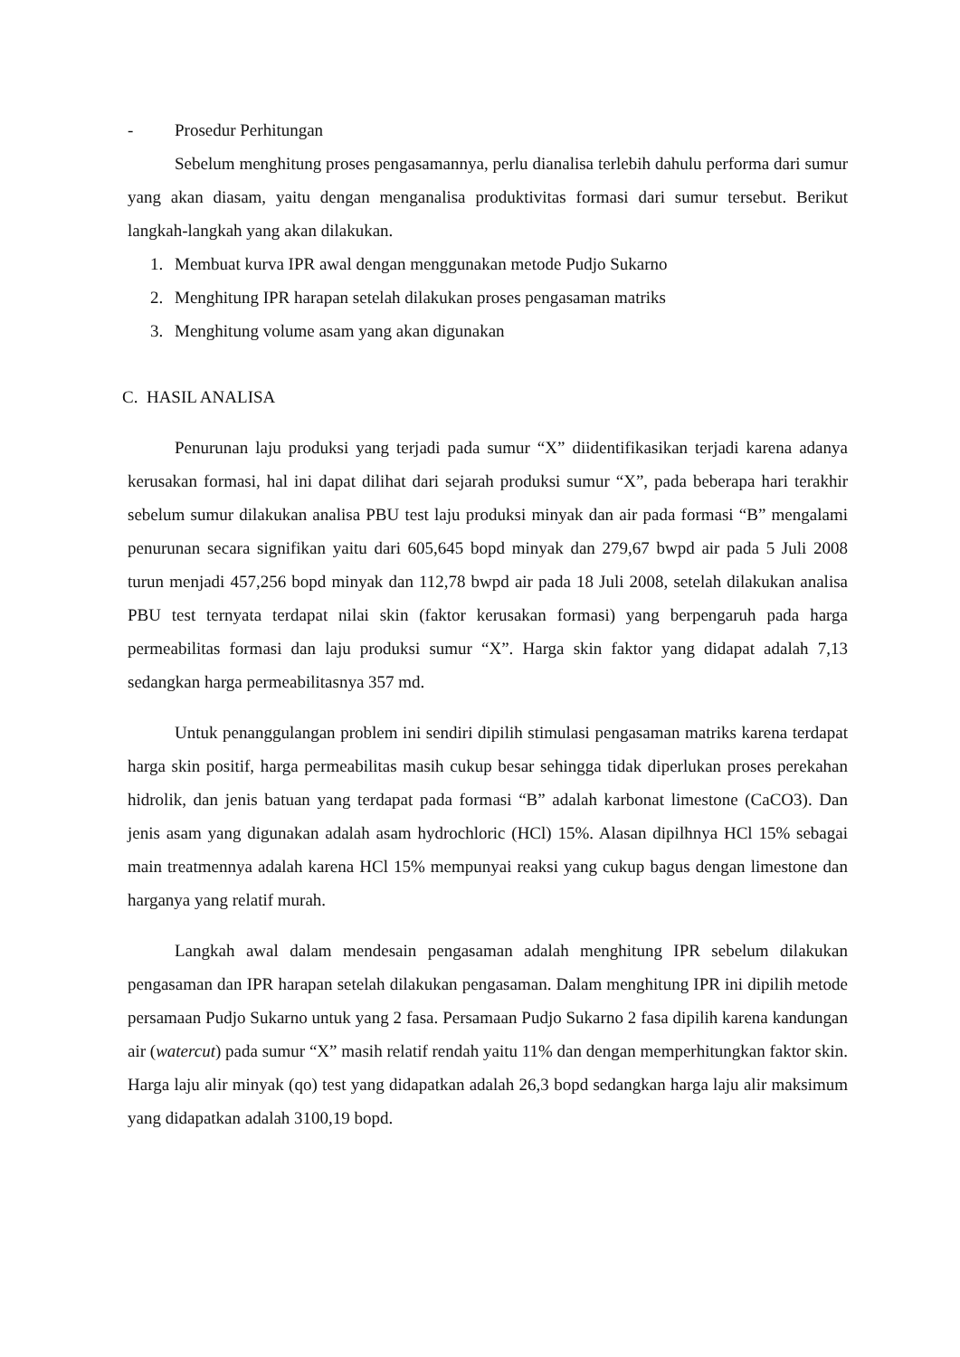- Prosedur Perhitungan
Sebelum menghitung proses pengasamannya, perlu dianalisa terlebih dahulu performa dari sumur yang akan diasam, yaitu dengan menganalisa produktivitas formasi dari sumur tersebut. Berikut langkah-langkah yang akan dilakukan.
1. Membuat kurva IPR awal dengan menggunakan metode Pudjo Sukarno
2. Menghitung IPR harapan setelah dilakukan proses pengasaman matriks
3. Menghitung volume asam yang akan digunakan
C. HASIL ANALISA
Penurunan laju produksi yang terjadi pada sumur “X” diidentifikasikan terjadi karena adanya kerusakan formasi, hal ini dapat dilihat dari sejarah produksi sumur “X”, pada beberapa hari terakhir sebelum sumur dilakukan analisa PBU test laju produksi minyak dan air pada formasi “B” mengalami penurunan secara signifikan yaitu dari 605,645 bopd minyak dan 279,67 bwpd air pada 5 Juli 2008 turun menjadi 457,256 bopd minyak dan 112,78 bwpd air pada 18 Juli 2008, setelah dilakukan analisa PBU test ternyata terdapat nilai skin (faktor kerusakan formasi) yang berpengaruh pada harga permeabilitas formasi dan laju produksi sumur “X”. Harga skin faktor yang didapat adalah 7,13 sedangkan harga permeabilitasnya 357 md.
Untuk penanggulangan problem ini sendiri dipilih stimulasi pengasaman matriks karena terdapat harga skin positif, harga permeabilitas masih cukup besar sehingga tidak diperlukan proses perekahan hidrolik, dan jenis batuan yang terdapat pada formasi “B” adalah karbonat limestone (CaCO3). Dan jenis asam yang digunakan adalah asam hydrochloric (HCl) 15%. Alasan dipilhnya HCl 15% sebagai main treatmennya adalah karena HCl 15% mempunyai reaksi yang cukup bagus dengan limestone dan harganya yang relatif murah.
Langkah awal dalam mendesain pengasaman adalah menghitung IPR sebelum dilakukan pengasaman dan IPR harapan setelah dilakukan pengasaman. Dalam menghitung IPR ini dipilih metode persamaan Pudjo Sukarno untuk yang 2 fasa. Persamaan Pudjo Sukarno 2 fasa dipilih karena kandungan air (watercut) pada sumur “X” masih relatif rendah yaitu 11% dan dengan memperhitungkan faktor skin. Harga laju alir minyak (qo) test yang didapatkan adalah 26,3 bopd sedangkan harga laju alir maksimum yang didapatkan adalah 3100,19 bopd.